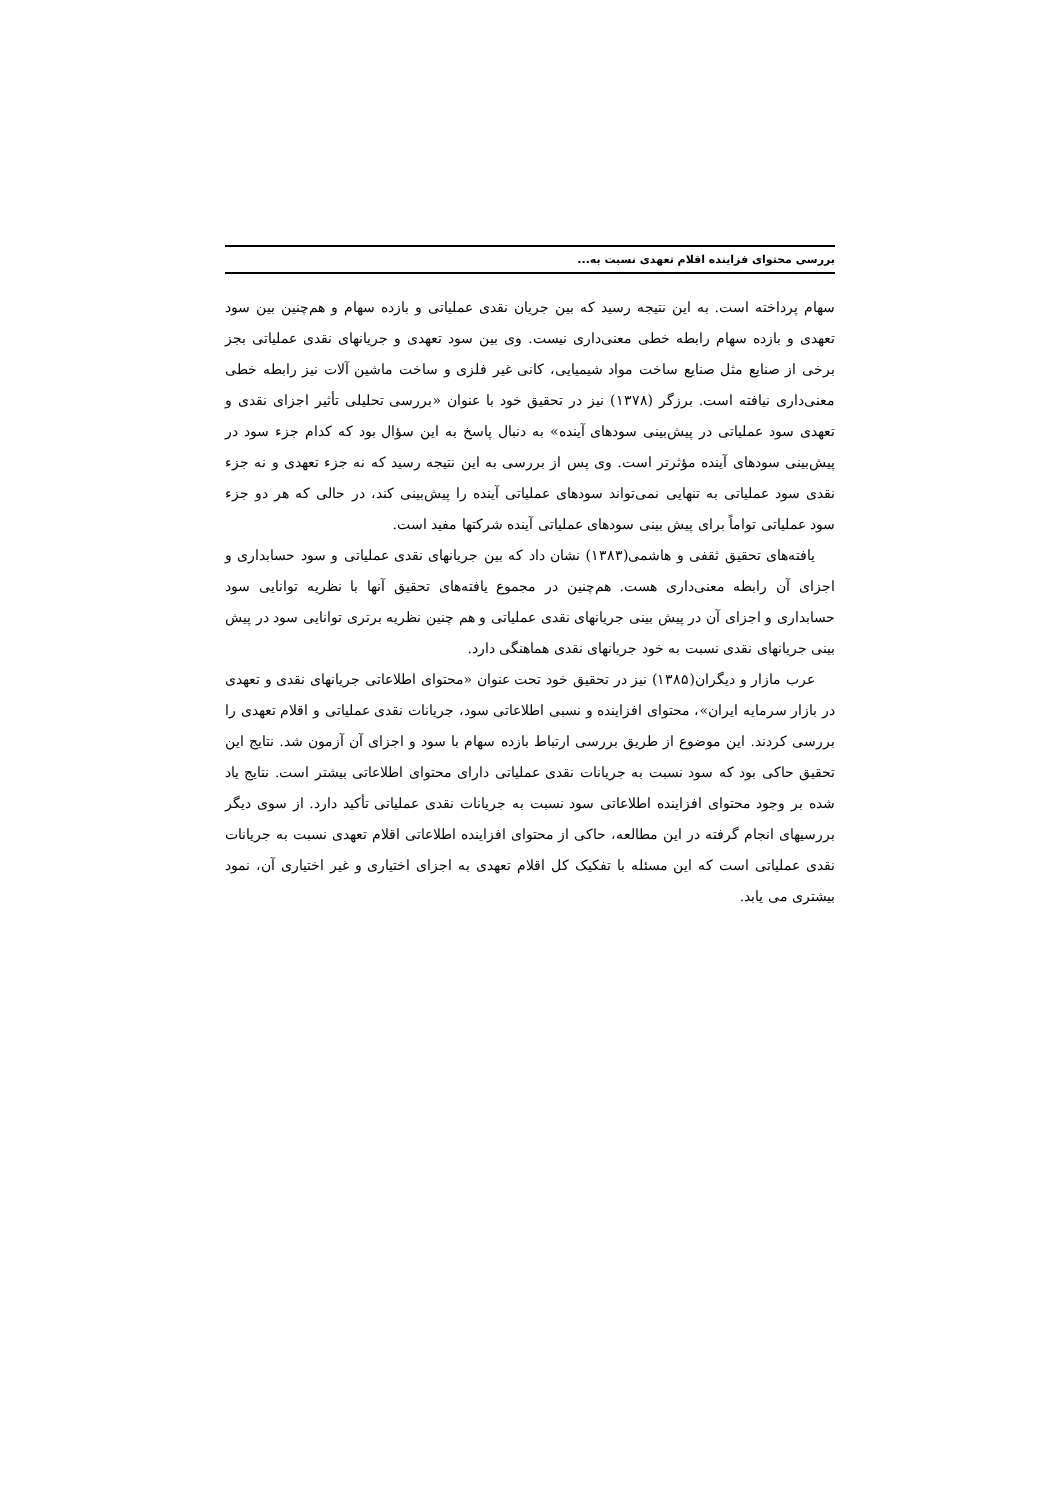بررسی محتوای فزاینده اقلام تعهدی نسبت به...
سهام پرداخته است. به این نتیجه رسید که بین جریان نقدی عملیاتی و بازده سهام و هم‌چنین بین سود تعهدی و بازده سهام رابطه خطی معنی‌داری نیست. وی بین سود تعهدی و جریانهای نقدی عملیاتی بجز برخی از صنایع مثل صنایع ساخت مواد شیمیایی، کانی غیر فلزی و ساخت ماشین آلات نیز رابطه خطی معنی‌داری نیافته است. برزگر (۱۳۷۸) نیز در تحقیق خود با عنوان «بررسی تحلیلی تأثیر اجزای نقدی و تعهدی سود عملیاتی در پیش‌بینی سودهای آینده» به دنبال پاسخ به این سؤال بود که کدام جزء سود در پیش‌بینی سودهای آینده مؤثرتر است. وی پس از بررسی به این نتیجه رسید که نه جزء تعهدی و نه جزء نقدی سود عملیاتی به تنهایی نمی‌تواند سودهای عملیاتی آینده را پیش‌بینی کند، در حالی که هر دو جزء سود عملیاتی تواماً برای پیش بینی سودهای عملیاتی آینده شرکتها مفید است.
یافته‌های تحقیق ثقفی و هاشمی(۱۳۸۳) نشان داد که بین جریانهای نقدی عملیاتی و سود حسابداری و اجزای آن رابطه معنی‌داری هست. هم‌چنین در مجموع یافته‌های تحقیق آنها با نظریه توانایی سود حسابداری و اجزای آن در پیش بینی جریانهای نقدی عملیاتی و هم چنین نظریه برتری توانایی سود در پیش بینی جریانهای نقدی نسبت به خود جریانهای نقدی هماهنگی دارد.
عرب مازار و دیگران(۱۳۸۵) نیز در تحقیق خود تحت عنوان «محتوای اطلاعاتی جریانهای نقدی و تعهدی در بازار سرمایه ایران»، محتوای افزاینده و نسبی اطلاعاتی سود، جریانات نقدی عملیاتی و اقلام تعهدی را بررسی کردند. این موضوع از طریق بررسی ارتباط بازده سهام با سود و اجزای آن آزمون شد. نتایج این تحقیق حاکی بود که سود نسبت به جریانات نقدی عملیاتی دارای محتوای اطلاعاتی بیشتر است. نتایج یاد شده بر وجود محتوای افزاینده اطلاعاتی سود نسبت به جریانات نقدی عملیاتی تأکید دارد. از سوی دیگر بررسیهای انجام گرفته در این مطالعه، حاکی از محتوای افزاینده اطلاعاتی اقلام تعهدی نسبت به جریانات نقدی عملیاتی است که این مسئله با تفکیک کل اقلام تعهدی به اجزای اختیاری و غیر اختیاری آن، نمود بیشتری می یابد.